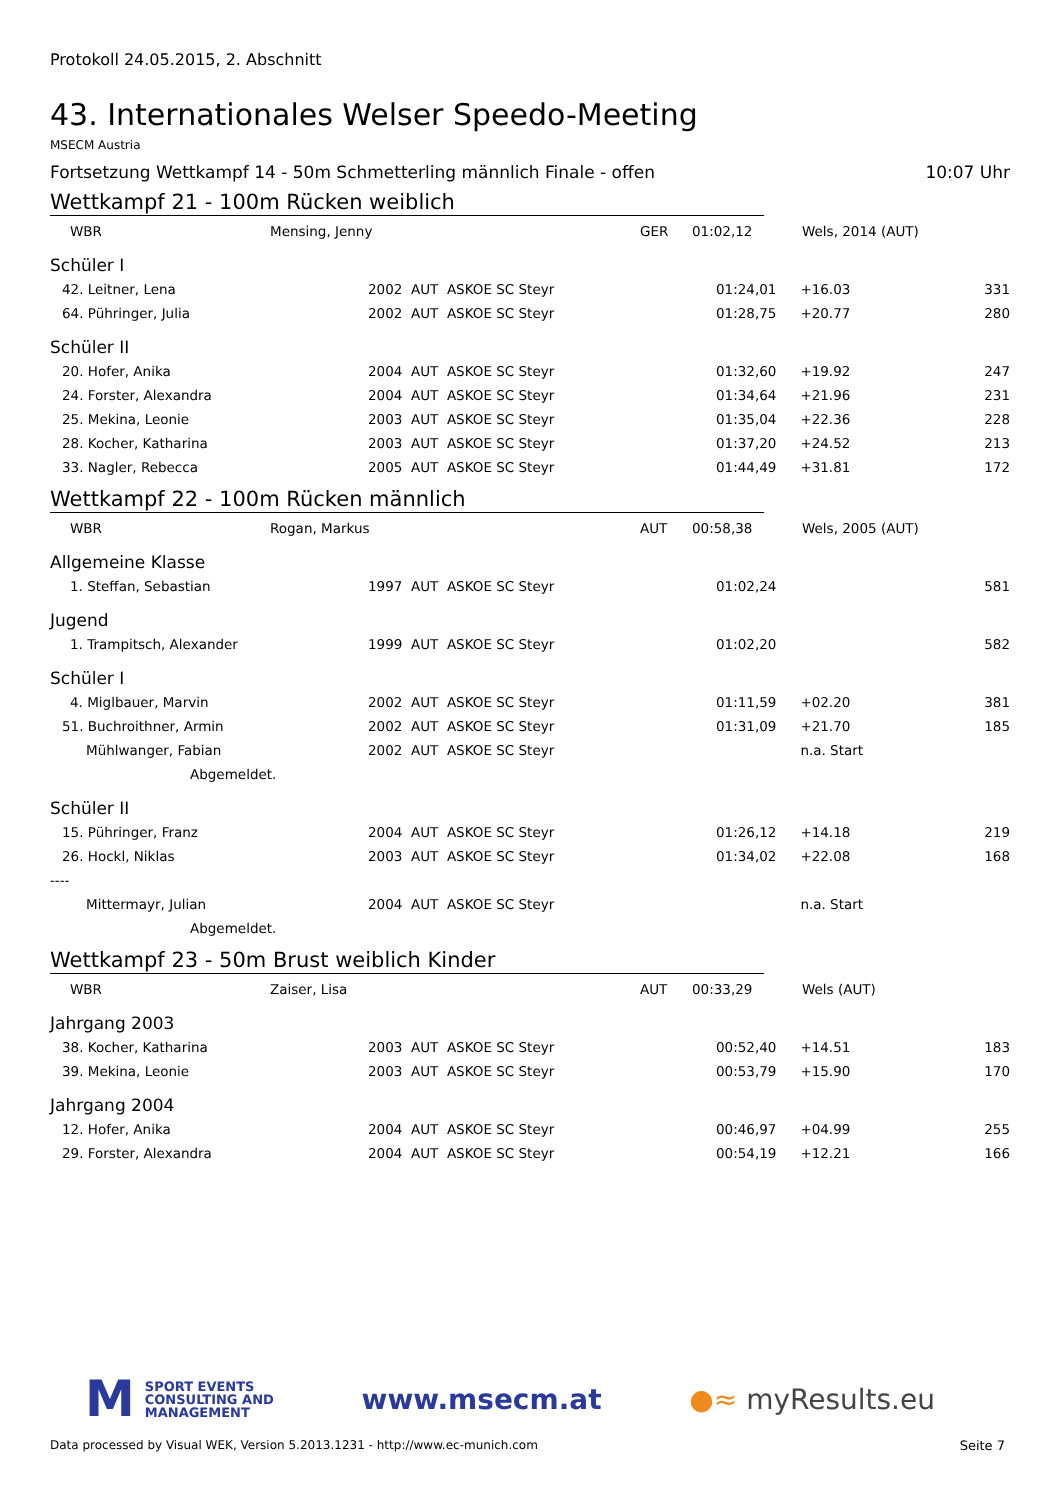Protokoll 24.05.2015, 2. Abschnitt
43. Internationales Welser Speedo-Meeting
MSECM Austria
Fortsetzung Wettkampf 14 - 50m Schmetterling männlich Finale - offen 10:07 Uhr
Wettkampf 21 - 100m Rücken weiblich
| WBR | Mensing, Jenny | GER | 01:02,12 | Wels, 2014 (AUT) |
Schüler I
| 42. Leitner, Lena | 2002 AUT ASKOE SC Steyr | 01:24,01 | +16.03 | 331 |
| 64. Pühringer, Julia | 2002 AUT ASKOE SC Steyr | 01:28,75 | +20.77 | 280 |
Schüler II
| 20. Hofer, Anika | 2004 AUT ASKOE SC Steyr | 01:32,60 | +19.92 | 247 |
| 24. Forster, Alexandra | 2004 AUT ASKOE SC Steyr | 01:34,64 | +21.96 | 231 |
| 25. Mekina, Leonie | 2003 AUT ASKOE SC Steyr | 01:35,04 | +22.36 | 228 |
| 28. Kocher, Katharina | 2003 AUT ASKOE SC Steyr | 01:37,20 | +24.52 | 213 |
| 33. Nagler, Rebecca | 2005 AUT ASKOE SC Steyr | 01:44,49 | +31.81 | 172 |
Wettkampf 22 - 100m Rücken männlich
| WBR | Rogan, Markus | AUT | 00:58,38 | Wels, 2005 (AUT) |
Allgemeine Klasse
| 1. Steffan, Sebastian | 1997 AUT ASKOE SC Steyr | 01:02,24 | | 581 |
Jugend
| 1. Trampitsch, Alexander | 1999 AUT ASKOE SC Steyr | 01:02,20 | | 582 |
Schüler I
| 4. Miglbauer, Marvin | 2002 AUT ASKOE SC Steyr | 01:11,59 | +02.20 | 381 |
| 51. Buchroithner, Armin | 2002 AUT ASKOE SC Steyr | 01:31,09 | +21.70 | 185 |
| Mühlwanger, Fabian | 2002 AUT ASKOE SC Steyr | | n.a. Start | |
| Abgemeldet. | | | | |
Schüler II
| 15. Pühringer, Franz | 2004 AUT ASKOE SC Steyr | 01:26,12 | +14.18 | 219 |
| 26. Hockl, Niklas | 2003 AUT ASKOE SC Steyr | 01:34,02 | +22.08 | 168 |
| ---- | | | | |
| Mittermayr, Julian | 2004 AUT ASKOE SC Steyr | | n.a. Start | |
| Abgemeldet. | | | | |
Wettkampf 23 - 50m Brust weiblich Kinder
| WBR | Zaiser, Lisa | AUT | 00:33,29 | Wels (AUT) |
Jahrgang 2003
| 38. Kocher, Katharina | 2003 AUT ASKOE SC Steyr | 00:52,40 | +14.51 | 183 |
| 39. Mekina, Leonie | 2003 AUT ASKOE SC Steyr | 00:53,79 | +15.90 | 170 |
Jahrgang 2004
| 12. Hofer, Anika | 2004 AUT ASKOE SC Steyr | 00:46,97 | +04.99 | 255 |
| 29. Forster, Alexandra | 2004 AUT ASKOE SC Steyr | 00:54,19 | +12.21 | 166 |
M
SPORT EVENTS
CONSULTING AND
MANAGEMENT
www.msecm.at ●≈ myResults.eu
Data processed by Visual WEK, Version 5.2013.1231 - http://www.ec-munich.com Seite 7